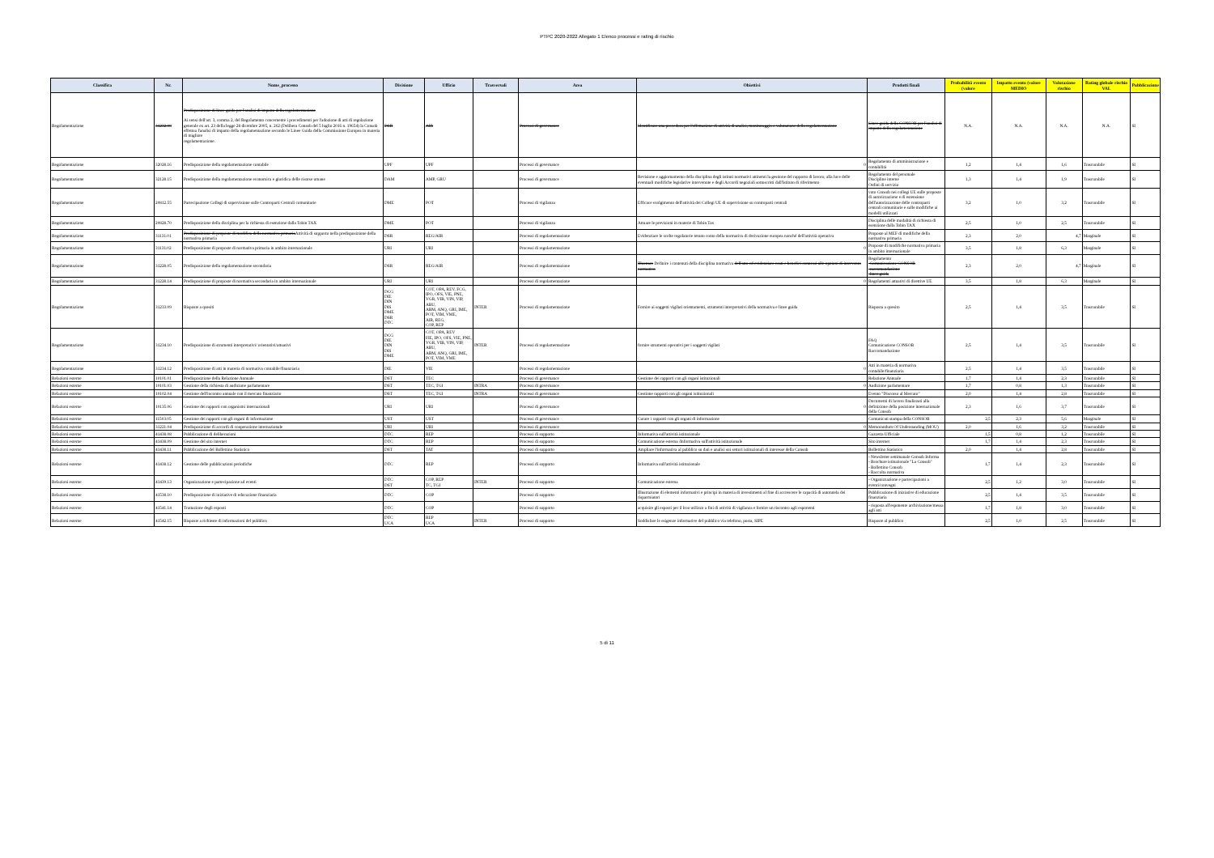PTPC 2020-2022 Allegato 1 Elenco processi e rating di rischio
| Classifica | Nr. | Nome_processo | Divisione | Ufficio | Trasversali | Area | Obiettivi | Prodotti finali | Probabilità evento (valore | Impatto evento (valore MEDIO | Valutazione rischio | Rating globale rischio VAL | Pubblicazione |
| --- | --- | --- | --- | --- | --- | --- | --- | --- | --- | --- | --- | --- | --- |
| Regolamentazione | 31232.08 | Predisposizione di linee guida per l'analisi di impatto della regolamentazione Ai sensi dell'art. 3, comma 2, del Regolamento concernente i procedimenti per l'adozione di atti di regolazione generale ex art. 23 della legge 28 dicembre 2005, n. 262 (Delibera Consob del 5 luglio 2016 n. 19654) la Consob effettua l'analisi di impatto della regolamentazione secondo le Linee Guida della Commissione Europea in materia di migliore regolamentazione. | DSR | AIR | | Processi di governance | Identificare una procedura per l'effettazione di attività di analisi, monitoraggio e valutazione della regolamentazione | Linee guida della CONSOB per l'analisi di impatto della regolamentazione | N.A. | N.A. | N.A. | N.A. | SI |
| Regolamentazione | 32028.16 | Predisposizione della regolamentazione contabile | UPF | UPF | | Processi di governance | 0 | Regolamento di amministrazione e contabilità | 1,2 | 1,4 | 1,6 | Trascurabile | SI |
| Regolamentazione | 32128.15 | Predisposizione della regolamentazione economica e giuridica delle risorse umane | DAM | AMP, GRU | | Processi di governance | Revisione e aggiornamento della disciplina degli istituti normativi attinenti la gestione del rapporto di lavoro, alla luce delle eventuali modifiche legislative intervenute e degli Accordi negoziali sottoscritti dall'Istituto di riferimento | Regolamento del personale Discipline interne Ordini di servizio | 1,3 | 1,4 | 1,9 | Trascurabile | SI |
| Regolamentazione | 20812.55 | Partecipazione Collegi di supervisione sulle Controparti Centrali comunitarie | DME | POT | | Processi di vigilanza | Efficace svolgimento dell'attività dei Collegi UE di supervisione su controparti centrali | voto Consob nei collegi UE sulle proposte di autorizzazione e di estensione dell'autorizzazione delle controparti centrali comunitarie e sulle modifiche ai modelli utilizzati | 3,2 | 1,0 | 3,2 | Trascurabile | SI |
| Regolamentazione | 20828.70 | Predisposizione della disciplina per la richiesta di esenzione dalla Tobin TAX | DME | POT | | Processi di vigilanza | Attuare le previsioni in materie di Tobin Tax | Disciplina delle modalità di richiesta di esenzione dalla Tobin TAX | 2,5 | 1,0 | 2,5 | Trascurabile | SI |
| Regolamentazione | 31131.01 | Predisposizione di proposte di modifica della normativa primaria Attività di supporto nella predisposizione della normativa primaria | DSR | REG/AIR | | Processi di regolamentazione | Evidenziare le scelte regolatorie tenuto conto della normativa di derivazione europea nonché dell'attività operativa | Proposte al MEF di modifiche della normativa primaria | 2,3 | 2,0 | 4,7 | Marginale | SI |
| Regolamentazione | 31131.02 | Predisposizione di proposte di normativa primaria in ambito internazionale | URI | URI | | Processi di regolamentazione | 0 | Proposte di modifiche normativa primaria in ambito internazionale | 3,5 | 1,8 | 6,3 | Marginale | SI |
| Regolamentazione | 31228.05 | Predisposizione della regolamentazione secondaria | DSR | REG/AIR | | Processi di regolamentazione | Illustrare Definire i contenuti della disciplina normativa dell'atto ed evidenziare costi e benefici connessi alle opzioni di intervento normativo | Regolamento -Comunicazione CONSOB -raccomandazione -linee guida | 2,3 | 2,0 | 4,7 | Marginale | SI |
| Regolamentazione | 31228.14 | Predisposizione di proposte di normativa secondaria in ambito internazionale | URI | URI | | Processi di regolamentazione | 0 | Regolamenti attuativi di direttive UE | 3,5 | 1,8 | 6,3 | Marginale | SI |
| Regolamentazione | 31233.09 | Risposte a quesiti | DCG DIE DIN DIS DME DSR DTC | COT, OPA, REV, FCG, IPO, OFS, VIE, PNE, VGR, VIB, VIN, VIP, ABU, ABM, ANQ, GRI, IME, POT, VIM, VME, AIR, REG, COP, REP | INTER | Processi di regolamentazione | Fornire ai soggetti vigilati orientamenti, strumenti interpretativi della normativa e linee guida | Risposta a quesito | 2,5 | 1,4 | 3,5 | Trascurabile | SI |
| Regolamentazione | 31234.10 | Predisposizione di strumenti interpretativi/ orientativi/attuativi | DCG DIE DIN DIS DME | COT, OPA, REV FIE, IPO, OFS, VIE, PNE, VGR, VIB, VIN, VIP, ABU, ABM, ANQ, GRI, IME, POT, VIM, VME | INTER | Processi di regolamentazione | fornire strumenti operativi per i soggetti vigilati | FAQ Comunicazione CONSOB Raccomandazione | 2,5 | 1,4 | 3,5 | Trascurabile | SI |
| Regolamentazione | 31234.12 | Predisposizione di atti in materia di normativa contabile/finanziaria | DIE | VIE | | Processi di regolamentazione | 0 | Atti in materia di normativa contabile/finanziaria | 2,5 | 1,4 | 3,5 | Trascurabile | SI |
| Relazioni esterne | 10101.01 | Predisposizione della Relazione Annuale | DST | TEC | | Processi di governance | Gestione dei rapporti con gli organi istituzionali | Relazione Annuale | 1,7 | 1,4 | 2,3 | Trascurabile | SI |
| Relazioni esterne | 10101.03 | Gestione della richiesta di audizione parlamentare | DST | TEC, TGI | INTRA | Processi di governance | 0 | Audizione parlamentare | 1,7 | 0,8 | 1,3 | Trascurabile | SI |
| Relazioni esterne | 10102.04 | Gestione dell'incontro annuale con il mercato finanziario | DST | TEC, TGI | INTRA | Processi di governance | Gestione rapporti con gli organi istituzionali | Evento "Discorso al Mercato" | 2,0 | 1,4 | 2,8 | Trascurabile | SI |
| Relazioni esterne | 10135.06 | Gestione dei rapporti con organismi internazionali | URI | URI | | Processi di governance | 0 | Documenti di lavoro finalizzati alla definizione della posizione internazionale della Consob | 2,3 | 1,6 | 3,7 | Trascurabile | SI |
| Relazioni esterne | 11503.05 | Gestione dei rapporti con gli organi di informazione | UST | UST | | Processi di governance | Curare i rapporti con gli organi di informazione | Comunicati stampa della CONSOB | 2,5 | 2,3 | 5,6 | Marginale | SI |
| Relazioni esterne | 31221.04 | Predisposizione di accordi di cooperazione internazionale | URI | URI | | Processi di governance | 0 | Memorandum Of Understanding (MOU) | 2,0 | 1,6 | 3,2 | Trascurabile | SI |
| Relazioni esterne | 41438.08 | Pubblicazione di deliberazioni | DTC | REP | | Processi di supporto | Informativa sull'attività istituzionale | Gazzetta Ufficiale | 1,5 | 0,8 | 1,2 | Trascurabile | SI |
| Relazioni esterne | 41438.09 | Gestione del sito internet | DTC | REP | | Processi di supporto | Comunicazione esterna /Informativa sull'attività istituzionale | Sito internet | 1,7 | 1,4 | 2,3 | Trascurabile | SI |
| Relazioni esterne | 41438.11 | Pubblicazione del Bollettino Statistico | DST | TAT | | Processi di supporto | Ampliare l'informativa al pubblico su dati e analisi sui settori istituzionali di interesse della Consob | Bollettino Statistico | 2,0 | 1,4 | 2,8 | Trascurabile | SI |
| Relazioni esterne | 41438.12 | Gestione delle pubblicazioni periodiche | DTC | REP | | Processi di supporto | Informativa sull'attività istituzionale | - Newsletter settimanale Consob Informa - Brochure istituzionale "La Consob" - Bollettino Consob - Raccolta normativa | 1,7 | 1,4 | 2,3 | Trascurabile | SI |
| Relazioni esterne | 41439.13 | Organizzazione e partecipazione ad eventi | DTC DST | COP, REP TC, TGI | INTER | Processi di supporto | Comunicazione esterna | - Organizzazione e partecipazioni a eventi/convegni | 2,5 | 1,2 | 3,0 | Trascurabile | SI |
| Relazioni esterne | 41538.10 | Predisposizione di iniziative di educazione finanziaria | DTC | COP | | Processi di supporto | Illustrazione di elementi informativi e principi in materia di investimenti al fine di accrescere le capacità di autotutela dei risparmiatori | Pubblicazione di iniziative di educazione finanziaria | 2,5 | 1,4 | 3,5 | Trascurabile | SI |
| Relazioni esterne | 41541.14 | Trattazione degli esposti | DTC | COP | | Processi di supporto | acquisire gli esposti per il lroo utilizzo a fini di attività di vigilanza e fornire un riscontro agli esponenti | - risposta all'esponente archiviazione/messa agli atti | 1,7 | 1,8 | 3,0 | Trascurabile | SI |
| Relazioni esterne | 41542.15 | Risposte a richieste di informazioni del pubblico | DTC UCA | REP UCA | INTER | Processi di supporto | Soddisfare le esigenze informative del pubblico via telefono, posta, SIPE | Risposte al pubblico | 2,5 | 1,0 | 2,5 | Trascurabile | SI |
5 di 11